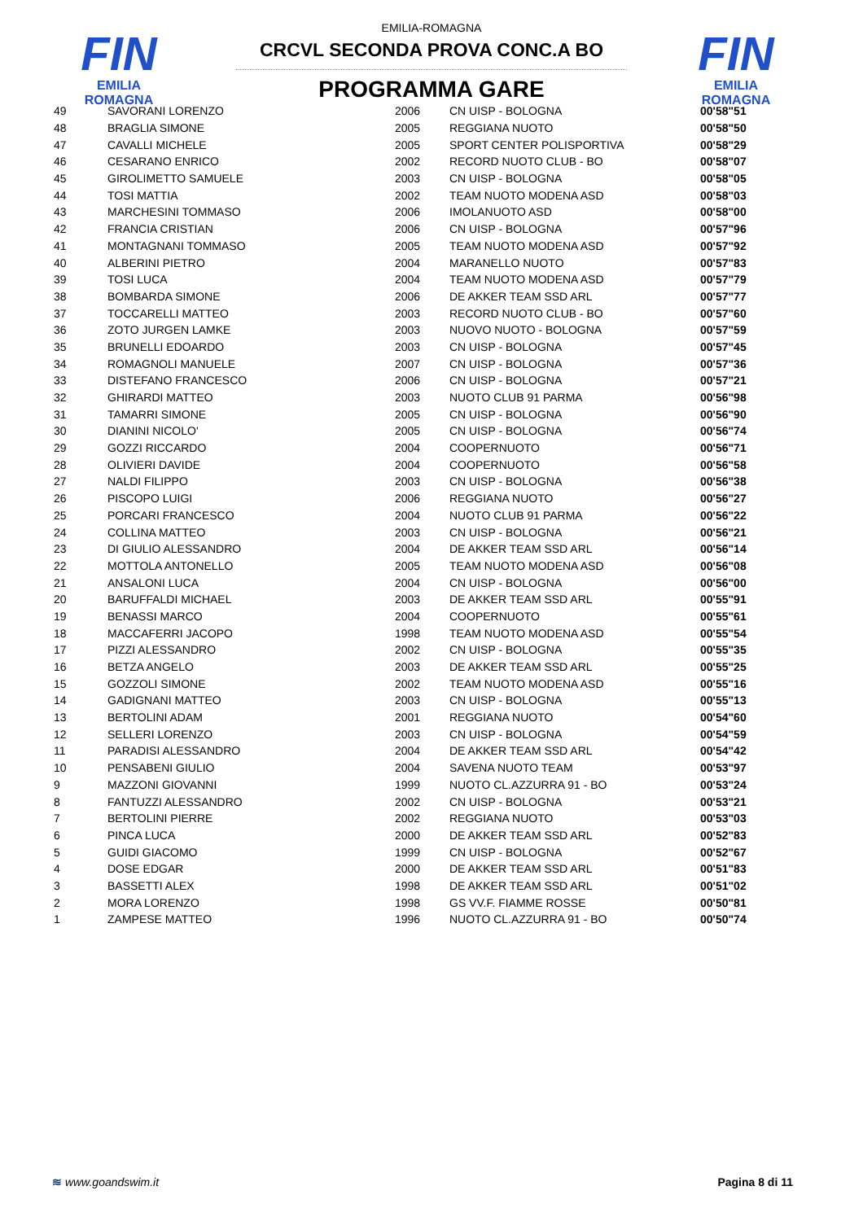FIN
EMILIA ROMAGNA
FIN
EMILIA ROMAGNA
EMILIA-ROMAGNA
CRCVL SECONDA PROVA CONC.A BO
PROGRAMMA GARE
| 49 | SAVORANI LORENZO | 2006 | CN UISP - BOLOGNA | 00'58"51 |
| 48 | BRAGLIA SIMONE | 2005 | REGGIANA NUOTO | 00'58"50 |
| 47 | CAVALLI MICHELE | 2005 | SPORT CENTER POLISPORTIVA | 00'58"29 |
| 46 | CESARANO ENRICO | 2002 | RECORD NUOTO CLUB - BO | 00'58"07 |
| 45 | GIROLIMETTO SAMUELE | 2003 | CN UISP - BOLOGNA | 00'58"05 |
| 44 | TOSI MATTIA | 2002 | TEAM NUOTO MODENA ASD | 00'58"03 |
| 43 | MARCHESINI TOMMASO | 2006 | IMOLANUOTO ASD | 00'58"00 |
| 42 | FRANCIA CRISTIAN | 2006 | CN UISP - BOLOGNA | 00'57"96 |
| 41 | MONTAGNANI TOMMASO | 2005 | TEAM NUOTO MODENA ASD | 00'57"92 |
| 40 | ALBERINI PIETRO | 2004 | MARANELLO NUOTO | 00'57"83 |
| 39 | TOSI LUCA | 2004 | TEAM NUOTO MODENA ASD | 00'57"79 |
| 38 | BOMBARDA SIMONE | 2006 | DE AKKER TEAM SSD ARL | 00'57"77 |
| 37 | TOCCARELLI MATTEO | 2003 | RECORD NUOTO CLUB - BO | 00'57"60 |
| 36 | ZOTO JURGEN LAMKE | 2003 | NUOVO NUOTO - BOLOGNA | 00'57"59 |
| 35 | BRUNELLI EDOARDO | 2003 | CN UISP - BOLOGNA | 00'57"45 |
| 34 | ROMAGNOLI MANUELE | 2007 | CN UISP - BOLOGNA | 00'57"36 |
| 33 | DISTEFANO FRANCESCO | 2006 | CN UISP - BOLOGNA | 00'57"21 |
| 32 | GHIRARDI MATTEO | 2003 | NUOTO CLUB 91 PARMA | 00'56"98 |
| 31 | TAMARRI SIMONE | 2005 | CN UISP - BOLOGNA | 00'56"90 |
| 30 | DIANINI NICOLO' | 2005 | CN UISP - BOLOGNA | 00'56"74 |
| 29 | GOZZI RICCARDO | 2004 | COOPERNUOTO | 00'56"71 |
| 28 | OLIVIERI DAVIDE | 2004 | COOPERNUOTO | 00'56"58 |
| 27 | NALDI FILIPPO | 2003 | CN UISP - BOLOGNA | 00'56"38 |
| 26 | PISCOPO LUIGI | 2006 | REGGIANA NUOTO | 00'56"27 |
| 25 | PORCARI FRANCESCO | 2004 | NUOTO CLUB 91 PARMA | 00'56"22 |
| 24 | COLLINA MATTEO | 2003 | CN UISP - BOLOGNA | 00'56"21 |
| 23 | DI GIULIO ALESSANDRO | 2004 | DE AKKER TEAM SSD ARL | 00'56"14 |
| 22 | MOTTOLA ANTONELLO | 2005 | TEAM NUOTO MODENA ASD | 00'56"08 |
| 21 | ANSALONI LUCA | 2004 | CN UISP - BOLOGNA | 00'56"00 |
| 20 | BARUFFALDI MICHAEL | 2003 | DE AKKER TEAM SSD ARL | 00'55"91 |
| 19 | BENASSI MARCO | 2004 | COOPERNUOTO | 00'55"61 |
| 18 | MACCAFERRI JACOPO | 1998 | TEAM NUOTO MODENA ASD | 00'55"54 |
| 17 | PIZZI ALESSANDRO | 2002 | CN UISP - BOLOGNA | 00'55"35 |
| 16 | BETZA ANGELO | 2003 | DE AKKER TEAM SSD ARL | 00'55"25 |
| 15 | GOZZOLI SIMONE | 2002 | TEAM NUOTO MODENA ASD | 00'55"16 |
| 14 | GADIGNANI MATTEO | 2003 | CN UISP - BOLOGNA | 00'55"13 |
| 13 | BERTOLINI ADAM | 2001 | REGGIANA NUOTO | 00'54"60 |
| 12 | SELLERI LORENZO | 2003 | CN UISP - BOLOGNA | 00'54"59 |
| 11 | PARADISI ALESSANDRO | 2004 | DE AKKER TEAM SSD ARL | 00'54"42 |
| 10 | PENSABENI GIULIO | 2004 | SAVENA NUOTO TEAM | 00'53"97 |
| 9 | MAZZONI GIOVANNI | 1999 | NUOTO CL.AZZURRA 91 - BO | 00'53"24 |
| 8 | FANTUZZI ALESSANDRO | 2002 | CN UISP - BOLOGNA | 00'53"21 |
| 7 | BERTOLINI PIERRE | 2002 | REGGIANA NUOTO | 00'53"03 |
| 6 | PINCA LUCA | 2000 | DE AKKER TEAM SSD ARL | 00'52"83 |
| 5 | GUIDI GIACOMO | 1999 | CN UISP - BOLOGNA | 00'52"67 |
| 4 | DOSE EDGAR | 2000 | DE AKKER TEAM SSD ARL | 00'51"83 |
| 3 | BASSETTI ALEX | 1998 | DE AKKER TEAM SSD ARL | 00'51"02 |
| 2 | MORA LORENZO | 1998 | GS VV.F. FIAMME ROSSE | 00'50"81 |
| 1 | ZAMPESE MATTEO | 1996 | NUOTO CL.AZZURRA 91 - BO | 00'50"74 |
≋ www.goandswim.it Pagina 8 di 11